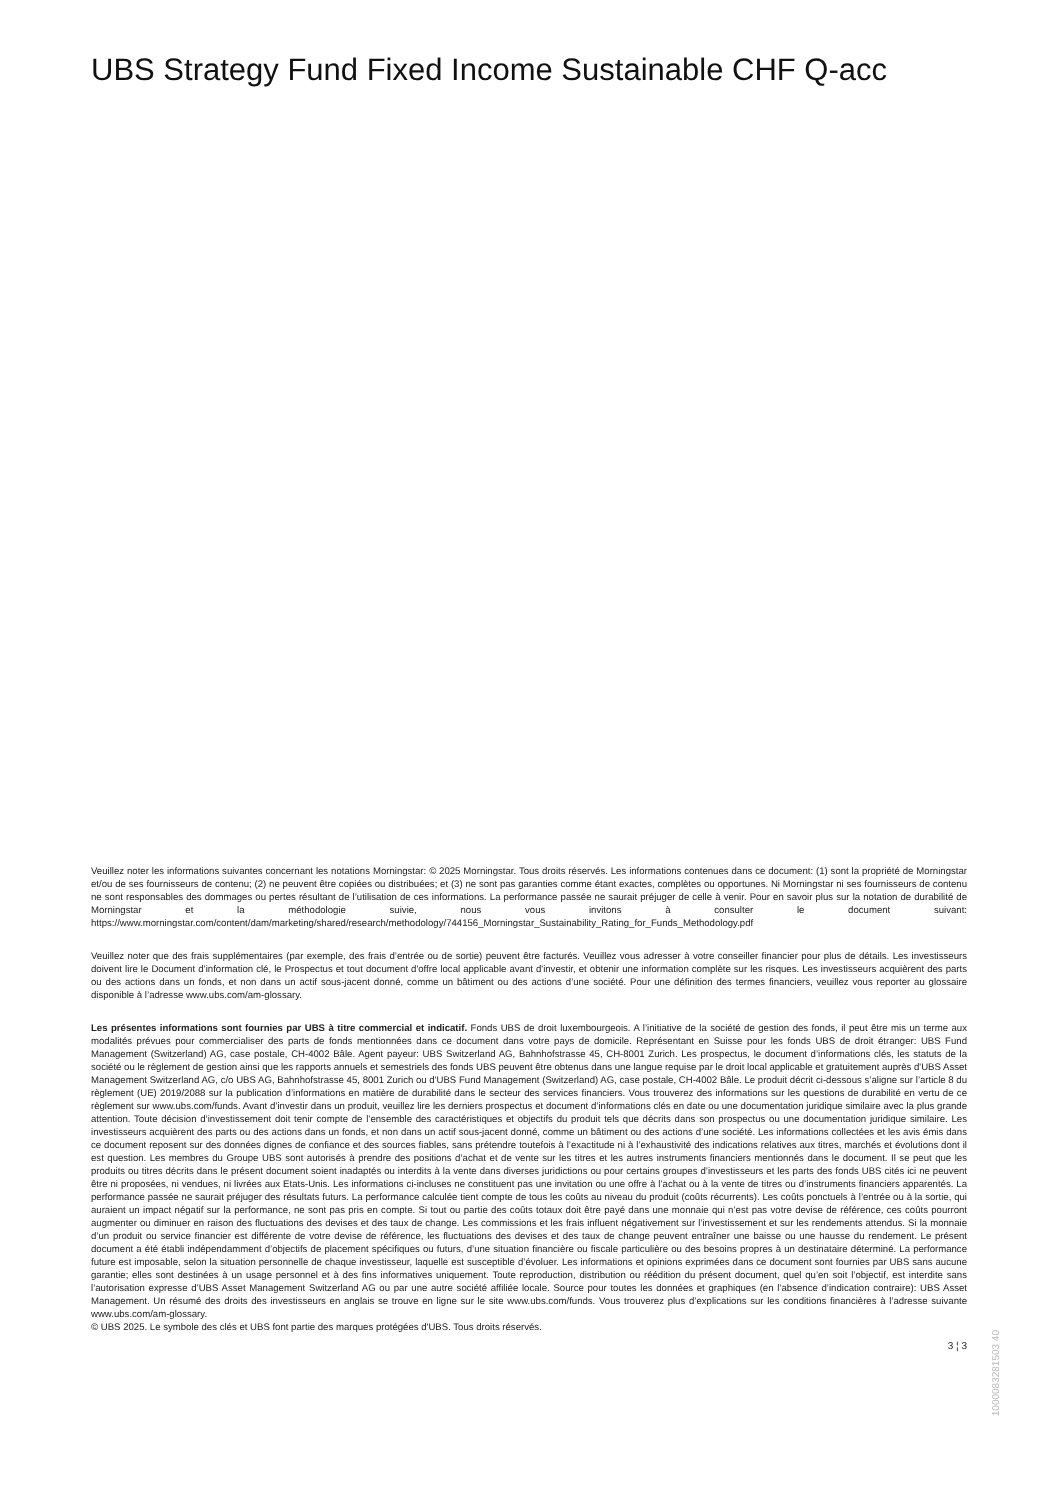UBS Strategy Fund Fixed Income Sustainable CHF Q-acc
Veuillez noter les informations suivantes concernant les notations Morningstar: © 2025 Morningstar. Tous droits réservés. Les informations contenues dans ce document: (1) sont la propriété de Morningstar et/ou de ses fournisseurs de contenu; (2) ne peuvent être copiées ou distribuées; et (3) ne sont pas garanties comme étant exactes, complètes ou opportunes. Ni Morningstar ni ses fournisseurs de contenu ne sont responsables des dommages ou pertes résultant de l’utilisation de ces informations. La performance passée ne saurait préjuger de celle à venir. Pour en savoir plus sur la notation de durabilité de Morningstar et la méthodologie suivie, nous vous invitons à consulter le document suivant: https://www.morningstar.com/content/dam/marketing/shared/research/methodology/744156_Morningstar_Sustainability_Rating_for_Funds_Methodology.pdf
Veuillez noter que des frais supplémentaires (par exemple, des frais d’entrée ou de sortie) peuvent être facturés. Veuillez vous adresser à votre conseiller financier pour plus de détails. Les investisseurs doivent lire le Document d’information clé, le Prospectus et tout document d'offre local applicable avant d'investir, et obtenir une information complète sur les risques. Les investisseurs acquièrent des parts ou des actions dans un fonds, et non dans un actif sous-jacent donné, comme un bâtiment ou des actions d’une société. Pour une définition des termes financiers, veuillez vous reporter au glossaire disponible à l’adresse www.ubs.com/am-glossary.
Les présentes informations sont fournies par UBS à titre commercial et indicatif. Fonds UBS de droit luxembourgeois. A l’initiative de la société de gestion des fonds, il peut être mis un terme aux modalités prévues pour commercialiser des parts de fonds mentionnées dans ce document dans votre pays de domicile. Représentant en Suisse pour les fonds UBS de droit étranger: UBS Fund Management (Switzerland) AG, case postale, CH-4002 Bâle. Agent payeur: UBS Switzerland AG, Bahnhofstrasse 45, CH-8001 Zurich. Les prospectus, le document d’informations clés, les statuts de la société ou le règlement de gestion ainsi que les rapports annuels et semestriels des fonds UBS peuvent être obtenus dans une langue requise par le droit local applicable et gratuitement auprès d'UBS Asset Management Switzerland AG, c/o UBS AG, Bahnhofstrasse 45, 8001 Zurich ou d'UBS Fund Management (Switzerland) AG, case postale, CH-4002 Bâle. Le produit décrit ci-dessous s’aligne sur l’article 8 du règlement (UE) 2019/2088 sur la publication d’informations en matière de durabilité dans le secteur des services financiers. Vous trouverez des informations sur les questions de durabilité en vertu de ce règlement sur www.ubs.com/funds. Avant d’investir dans un produit, veuillez lire les derniers prospectus et document d’informations clés en date ou une documentation juridique similaire avec la plus grande attention. Toute décision d’investissement doit tenir compte de l’ensemble des caractéristiques et objectifs du produit tels que décrits dans son prospectus ou une documentation juridique similaire. Les investisseurs acquièrent des parts ou des actions dans un fonds, et non dans un actif sous-jacent donné, comme un bâtiment ou des actions d’une société. Les informations collectées et les avis émis dans ce document reposent sur des données dignes de confiance et des sources fiables, sans prétendre toutefois à l’exactitude ni à l’exhaustivité des indications relatives aux titres, marchés et évolutions dont il est question. Les membres du Groupe UBS sont autorisés à prendre des positions d’achat et de vente sur les titres et les autres instruments financiers mentionnés dans le document. Il se peut que les produits ou titres décrits dans le présent document soient inadaptés ou interdits à la vente dans diverses juridictions ou pour certains groupes d’investisseurs et les parts des fonds UBS cités ici ne peuvent être ni proposées, ni vendues, ni livrées aux Etats-Unis. Les informations ci-incluses ne constituent pas une invitation ou une offre à l’achat ou à la vente de titres ou d’instruments financiers apparentés. La performance passée ne saurait préjuger des résultats futurs. La performance calculée tient compte de tous les coûts au niveau du produit (coûts récurrents). Les coûts ponctuels à l’entrée ou à la sortie, qui auraient un impact négatif sur la performance, ne sont pas pris en compte. Si tout ou partie des coûts totaux doit être payé dans une monnaie qui n’est pas votre devise de référence, ces coûts pourront augmenter ou diminuer en raison des fluctuations des devises et des taux de change. Les commissions et les frais influent négativement sur l’investissement et sur les rendements attendus. Si la monnaie d’un produit ou service financier est différente de votre devise de référence, les fluctuations des devises et des taux de change peuvent entraîner une baisse ou une hausse du rendement. Le présent document a été établi indépendamment d’objectifs de placement spécifiques ou futurs, d’une situation financière ou fiscale particulière ou des besoins propres à un destinataire déterminé. La performance future est imposable, selon la situation personnelle de chaque investisseur, laquelle est susceptible d’évoluer. Les informations et opinions exprimées dans ce document sont fournies par UBS sans aucune garantie; elles sont destinées à un usage personnel et à des fins informatives uniquement. Toute reproduction, distribution ou réédition du présent document, quel qu’en soit l’objectif, est interdite sans l’autorisation expresse d’UBS Asset Management Switzerland AG ou par une autre société affiliée locale. Source pour toutes les données et graphiques (en l’absence d’indication contraire): UBS Asset Management. Un résumé des droits des investisseurs en anglais se trouve en ligne sur le site www.ubs.com/funds. Vous trouverez plus d’explications sur les conditions financières à l’adresse suivante www.ubs.com/am-glossary.
© UBS 2025. Le symbole des clés et UBS font partie des marques protégées d'UBS. Tous droits réservés.
3 ¦ 3
1000083281503 40